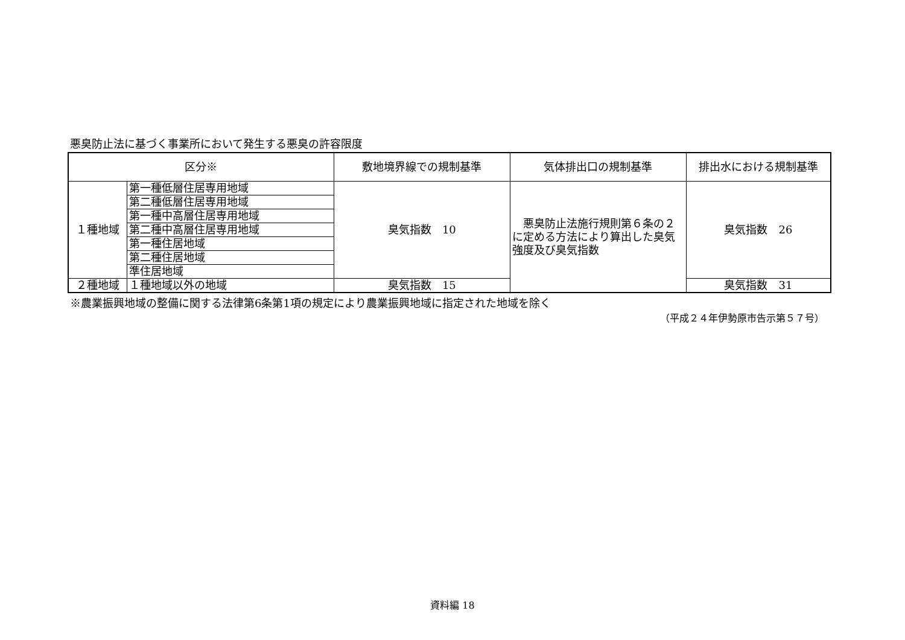悪臭防止法に基づく事業所において発生する悪臭の許容限度
| 区分※ | | 敷地境界線での規制基準 | 気体排出口の規制基準 | 排出水における規制基準 |
| --- | --- | --- | --- | --- |
| １種地域 | 第一種低層住居専用地域 | 臭気指数 10 | 悪臭防止法施行規則第６条の２に定める方法により算出した臭気強度及び臭気指数 | 臭気指数 26 |
| | 第二種低層住居専用地域 | | | |
| | 第一種中高層住居専用地域 | | | |
| | 第二種中高層住居専用地域 | | | |
| | 第一種住居地域 | | | |
| | 第二種住居地域 | | | |
| | 準住居地域 | | | |
| ２種地域 | １種地域以外の地域 | 臭気指数 15 | | 臭気指数 31 |
※農業振興地域の整備に関する法律第6条第1項の規定により農業振興地域に指定された地域を除く
（平成２４年伊勢原市告示第５７号）
資料編 18